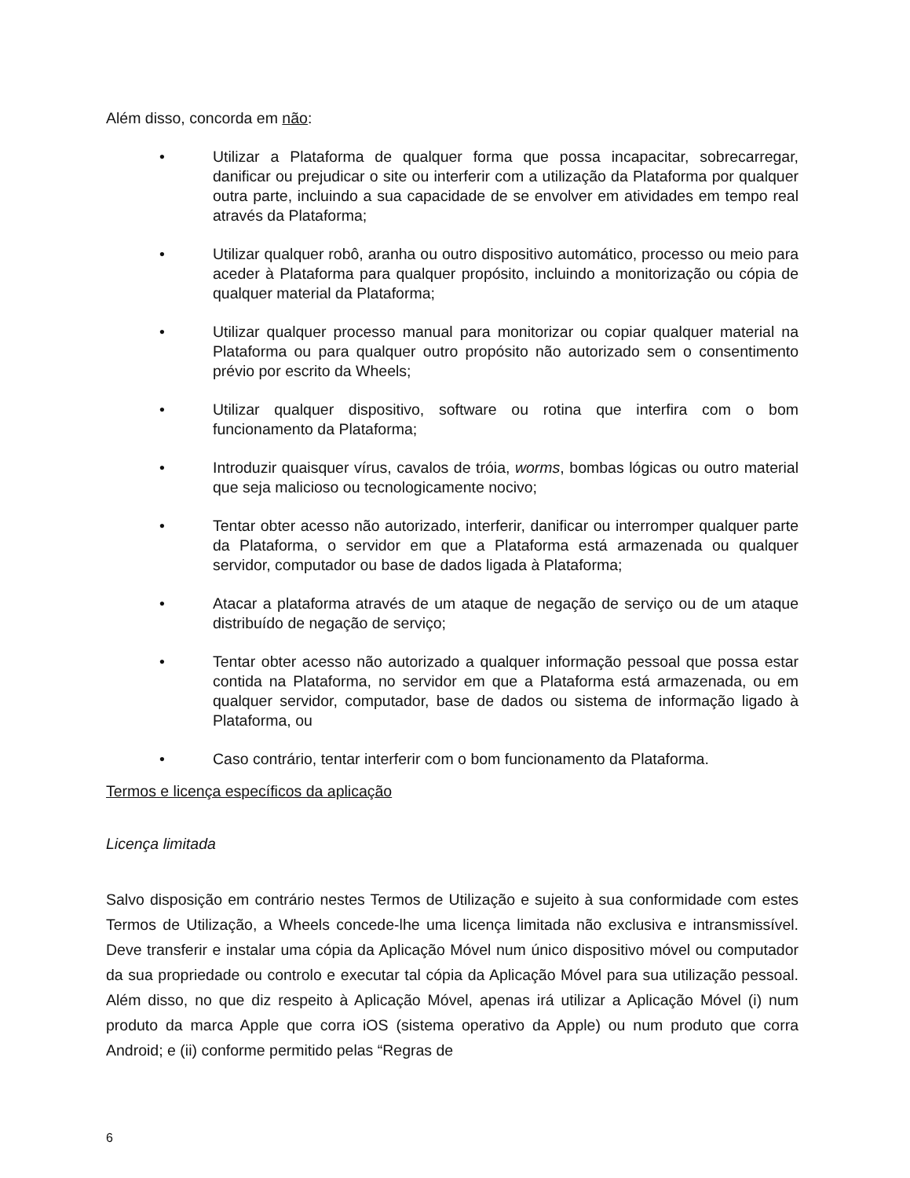Além disso, concorda em não:
• Utilizar a Plataforma de qualquer forma que possa incapacitar, sobrecarregar, danificar ou prejudicar o site ou interferir com a utilização da Plataforma por qualquer outra parte, incluindo a sua capacidade de se envolver em atividades em tempo real através da Plataforma;
• Utilizar qualquer robô, aranha ou outro dispositivo automático, processo ou meio para aceder à Plataforma para qualquer propósito, incluindo a monitorização ou cópia de qualquer material da Plataforma;
• Utilizar qualquer processo manual para monitorizar ou copiar qualquer material na Plataforma ou para qualquer outro propósito não autorizado sem o consentimento prévio por escrito da Wheels;
• Utilizar qualquer dispositivo, software ou rotina que interfira com o bom funcionamento da Plataforma;
• Introduzir quaisquer vírus, cavalos de tróia, worms, bombas lógicas ou outro material que seja malicioso ou tecnologicamente nocivo;
• Tentar obter acesso não autorizado, interferir, danificar ou interromper qualquer parte da Plataforma, o servidor em que a Plataforma está armazenada ou qualquer servidor, computador ou base de dados ligada à Plataforma;
• Atacar a plataforma através de um ataque de negação de serviço ou de um ataque distribuído de negação de serviço;
• Tentar obter acesso não autorizado a qualquer informação pessoal que possa estar contida na Plataforma, no servidor em que a Plataforma está armazenada, ou em qualquer servidor, computador, base de dados ou sistema de informação ligado à Plataforma, ou
• Caso contrário, tentar interferir com o bom funcionamento da Plataforma.
Termos e licença específicos da aplicação
Licença limitada
Salvo disposição em contrário nestes Termos de Utilização e sujeito à sua conformidade com estes Termos de Utilização, a Wheels concede-lhe uma licença limitada não exclusiva e intransmissível. Deve transferir e instalar uma cópia da Aplicação Móvel num único dispositivo móvel ou computador da sua propriedade ou controlo e executar tal cópia da Aplicação Móvel para sua utilização pessoal. Além disso, no que diz respeito à Aplicação Móvel, apenas irá utilizar a Aplicação Móvel (i) num produto da marca Apple que corra iOS (sistema operativo da Apple) ou num produto que corra Android; e (ii) conforme permitido pelas “Regras de
6